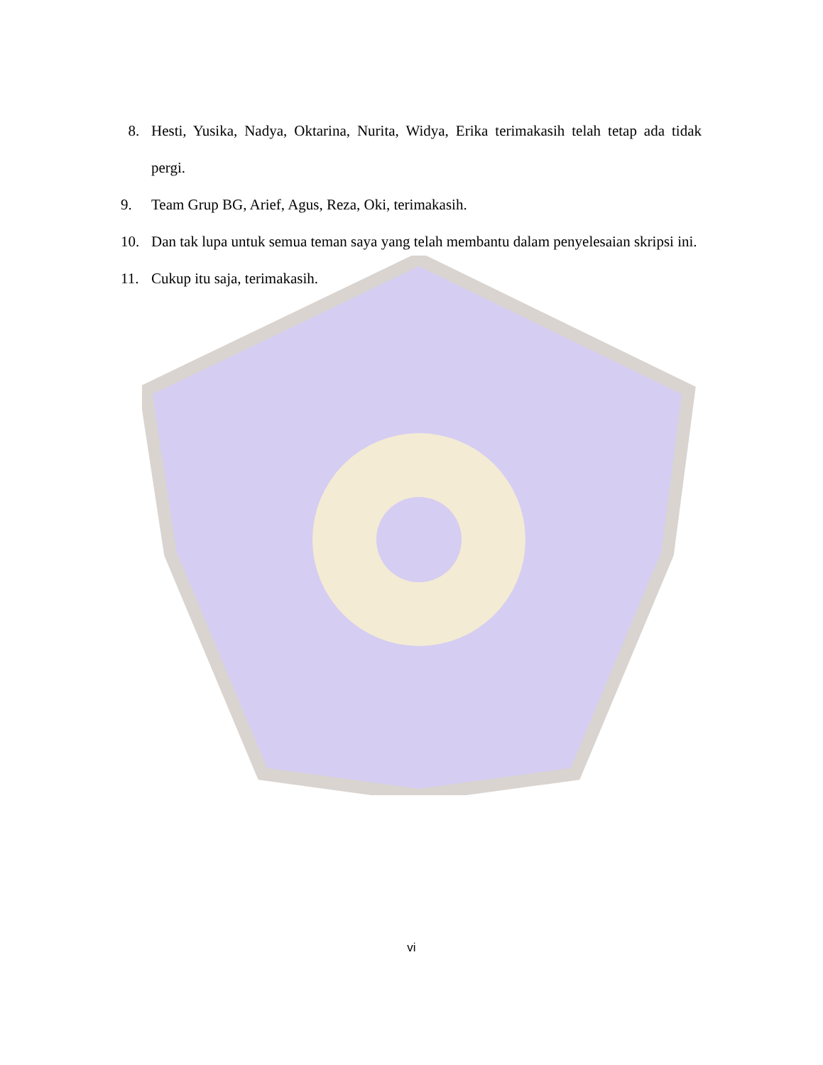8. Hesti, Yusika, Nadya, Oktarina, Nurita, Widya, Erika terimakasih telah tetap ada tidak pergi.
9. Team Grup BG, Arief, Agus, Reza, Oki, terimakasih.
10. Dan tak lupa untuk semua teman saya yang telah membantu dalam penyelesaian skripsi ini.
11. Cukup itu saja, terimakasih.
vi